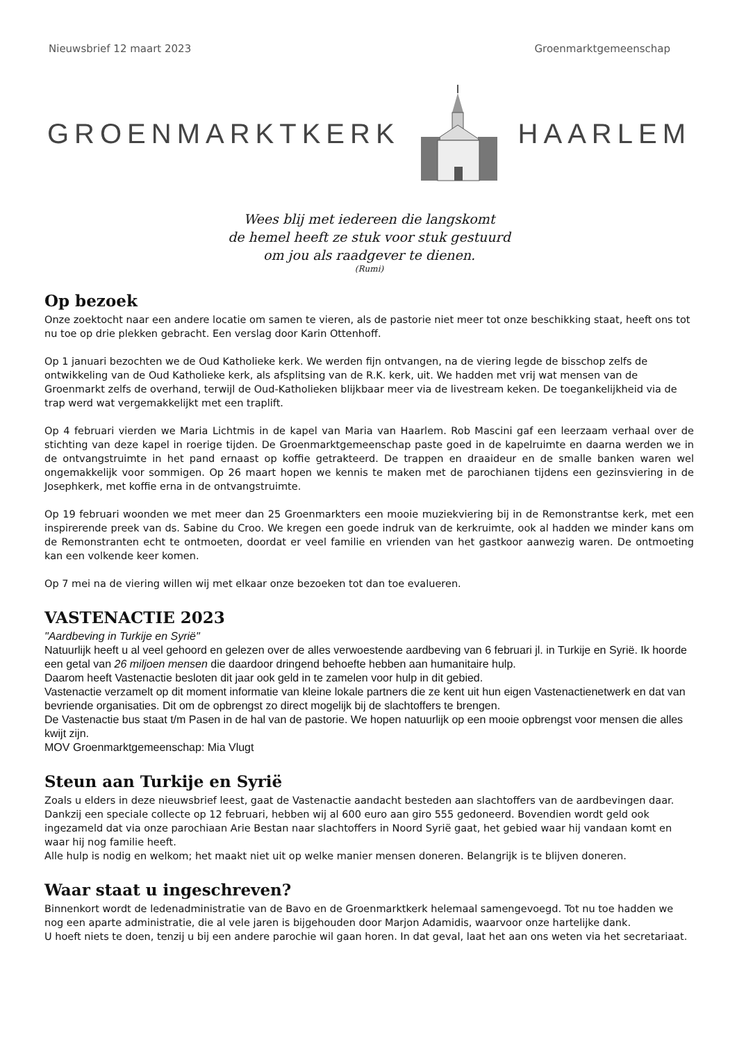Nieuwsbrief 12 maart 2023 Groenmarktgemeenschap
GROENMARKTKERK HAARLEM
Wees blij met iedereen die langskomt
de hemel heeft ze stuk voor stuk gestuurd
om jou als raadgever te dienen.
(Rumi)
Op bezoek
Onze zoektocht naar een andere locatie om samen te vieren, als de pastorie niet meer tot onze beschikking staat, heeft ons tot nu toe op drie plekken gebracht. Een verslag door Karin Ottenhoff.
Op 1 januari bezochten we de Oud Katholieke kerk. We werden fijn ontvangen, na de viering legde de bisschop zelfs de ontwikkeling van de Oud Katholieke kerk, als afsplitsing van de R.K. kerk, uit. We hadden met vrij wat mensen van de Groenmarkt zelfs de overhand, terwijl de Oud-Katholieken blijkbaar meer via de livestream keken. De toegankelijkheid via de trap werd wat vergemakkelijkt met een traplift.
Op 4 februari vierden we Maria Lichtmis in de kapel van Maria van Haarlem. Rob Mascini gaf een leerzaam verhaal over de stichting van deze kapel in roerige tijden. De Groenmarktgemeenschap paste goed in de kapelruimte en daarna werden we in de ontvangstruimte in het pand ernaast op koffie getrakteerd. De trappen en draaideur en de smalle banken waren wel ongemakkelijk voor sommigen. Op 26 maart hopen we kennis te maken met de parochianen tijdens een gezinsviering in de Josephkerk, met koffie erna in de ontvangstruimte.
Op 19 februari woonden we met meer dan 25 Groenmarkters een mooie muziekviering bij in de Remonstrantse kerk, met een inspirerende preek van ds. Sabine du Croo. We kregen een goede indruk van de kerkruimte, ook al hadden we minder kans om de Remonstranten echt te ontmoeten, doordat er veel familie en vrienden van het gastkoor aanwezig waren. De ontmoeting kan een volkende keer komen.
Op 7 mei na de viering willen wij met elkaar onze bezoeken tot dan toe evalueren.
VASTENACTIE 2023
"Aardbeving in Turkije en Syrië"
Natuurlijk heeft u al veel gehoord en gelezen over de alles verwoestende aardbeving van 6 februari jl. in Turkije en Syrië. Ik hoorde een getal van 26 miljoen mensen die daardoor dringend behoefte hebben aan humanitaire hulp.
Daarom heeft Vastenactie besloten dit jaar ook geld in te zamelen voor hulp in dit gebied.
Vastenactie verzamelt op dit moment informatie van kleine lokale partners die ze kent uit hun eigen Vastenactienetwerk en dat van bevriende organisaties. Dit om de opbrengst zo direct mogelijk bij de slachtoffers te brengen.
De Vastenactie bus staat t/m Pasen in de hal van de pastorie. We hopen natuurlijk op een mooie opbrengst voor mensen die alles kwijt zijn.
MOV Groenmarktgemeenschap: Mia Vlugt
Steun aan Turkije en Syrië
Zoals u elders in deze nieuwsbrief leest, gaat de Vastenactie aandacht besteden aan slachtoffers van de aardbevingen daar. Dankzij een speciale collecte op 12 februari, hebben wij al 600 euro aan giro 555 gedoneerd. Bovendien wordt geld ook ingezameld dat via onze parochiaan Arie Bestan naar slachtoffers in Noord Syrië gaat, het gebied waar hij vandaan komt en waar hij nog familie heeft.
Alle hulp is nodig en welkom; het maakt niet uit op welke manier mensen doneren. Belangrijk is te blijven doneren.
Waar staat u ingeschreven?
Binnenkort wordt de ledenadministratie van de Bavo en de Groenmarktkerk helemaal samengevoegd. Tot nu toe hadden we nog een aparte administratie, die al vele jaren is bijgehouden door Marjon Adamidis, waarvoor onze hartelijke dank.
U hoeft niets te doen, tenzij u bij een andere parochie wil gaan horen. In dat geval, laat het aan ons weten via het secretariaat.